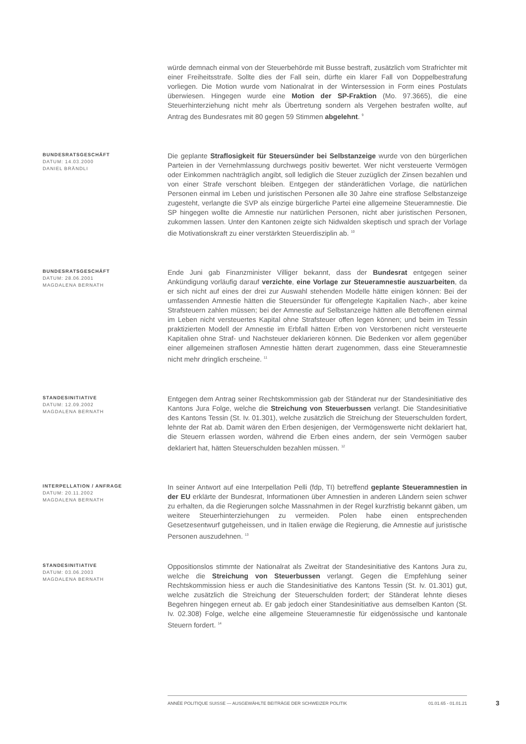würde demnach einmal von der Steuerbehörde mit Busse bestraft, zusätzlich vom Strafrichter mit einer Freiheitsstrafe. Sollte dies der Fall sein, dürfte ein klarer Fall von Doppelbestrafung vorliegen. Die Motion wurde vom Nationalrat in der Wintersession in Form eines Postulats überwiesen. Hingegen wurde eine Motion der SP-Fraktion (Mo. 97.3665), die eine Steuerhinterziehung nicht mehr als Übertretung sondern als Vergehen bestrafen wollte, auf Antrag des Bundesrates mit 80 gegen 59 Stimmen abgelehnt. <sup>9</sup>
BUNDESRATSGESCHÄFT
DATUM: 14.03.2000
DANIEL BRÄNDLI
Die geplante Straflosigkeit für Steuersünder bei Selbstanzeige wurde von den bürgerlichen Parteien in der Vernehmlassung durchwegs positiv bewertet. Wer nicht versteuerte Vermögen oder Einkommen nachträglich angibt, soll lediglich die Steuer zuzüglich der Zinsen bezahlen und von einer Strafe verschont bleiben. Entgegen der ständerätlichen Vorlage, die natürlichen Personen einmal im Leben und juristischen Personen alle 30 Jahre eine straflose Selbstanzeige zugesteht, verlangte die SVP als einzige bürgerliche Partei eine allgemeine Steueramnestie. Die SP hingegen wollte die Amnestie nur natürlichen Personen, nicht aber juristischen Personen, zukommen lassen. Unter den Kantonen zeigte sich Nidwalden skeptisch und sprach der Vorlage die Motivationskraft zu einer verstärkten Steuerdisziplin ab. <sup>10</sup>
BUNDESRATSGESCHÄFT
DATUM: 28.06.2001
MAGDALENA BERNATH
Ende Juni gab Finanzminister Villiger bekannt, dass der Bundesrat entgegen seiner Ankündigung vorläufig darauf verzichte, eine Vorlage zur Steueramnestie auszuarbeiten, da er sich nicht auf eines der drei zur Auswahl stehenden Modelle hätte einigen können: Bei der umfassenden Amnestie hätten die Steuersünder für offengelegte Kapitalien Nach-, aber keine Strafsteuern zahlen müssen; bei der Amnestie auf Selbstanzeige hätten alle Betroffenen einmal im Leben nicht versteuertes Kapital ohne Strafsteuer offen legen können; und beim im Tessin praktizierten Modell der Amnestie im Erbfall hätten Erben von Verstorbenen nicht versteuerte Kapitalien ohne Straf- und Nachsteuer deklarieren können. Die Bedenken vor allem gegenüber einer allgemeinen straflosen Amnestie hätten derart zugenommen, dass eine Steueramnestie nicht mehr dringlich erscheine. <sup>11</sup>
STANDESINITIATIVE
DATUM: 12.09.2002
MAGDALENA BERNATH
Entgegen dem Antrag seiner Rechtskommission gab der Ständerat nur der Standesinitiative des Kantons Jura Folge, welche die Streichung von Steuerbussen verlangt. Die Standesinitiative des Kantons Tessin (St. Iv. 01.301), welche zusätzlich die Streichung der Steuerschulden fordert, lehnte der Rat ab. Damit wären den Erben desjenigen, der Vermögenswerte nicht deklariert hat, die Steuern erlassen worden, während die Erben eines andern, der sein Vermögen sauber deklariert hat, hätten Steuerschulden bezahlen müssen. <sup>12</sup>
INTERPELLATION / ANFRAGE
DATUM: 20.11.2002
MAGDALENA BERNATH
In seiner Antwort auf eine Interpellation Pelli (fdp, TI) betreffend geplante Steueramnestien in der EU erklärte der Bundesrat, Informationen über Amnestien in anderen Ländern seien schwer zu erhalten, da die Regierungen solche Massnahmen in der Regel kurzfristig bekannt gäben, um weitere Steuerhinterziehungen zu vermeiden. Polen habe einen entsprechenden Gesetzesentwurf gutgeheissen, und in Italien erwäge die Regierung, die Amnestie auf juristische Personen auszudehnen. <sup>13</sup>
STANDESINITIATIVE
DATUM: 03.06.2003
MAGDALENA BERNATH
Oppositionslos stimmte der Nationalrat als Zweitrat der Standesinitiative des Kantons Jura zu, welche die Streichung von Steuerbussen verlangt. Gegen die Empfehlung seiner Rechtskommission hiess er auch die Standesinitiative des Kantons Tessin (St. Iv. 01.301) gut, welche zusätzlich die Streichung der Steuerschulden fordert; der Ständerat lehnte dieses Begehren hingegen erneut ab. Er gab jedoch einer Standesinitiative aus demselben Kanton (St. Iv. 02.308) Folge, welche eine allgemeine Steueramnestie für eidgenössische und kantonale Steuern fordert. <sup>14</sup>
ANNÉE POLITIQUE SUISSE — AUSGEWÄHLTE BEITRÄGE DER SCHWEIZER POLITIK 01.01.65 - 01.01.21
3